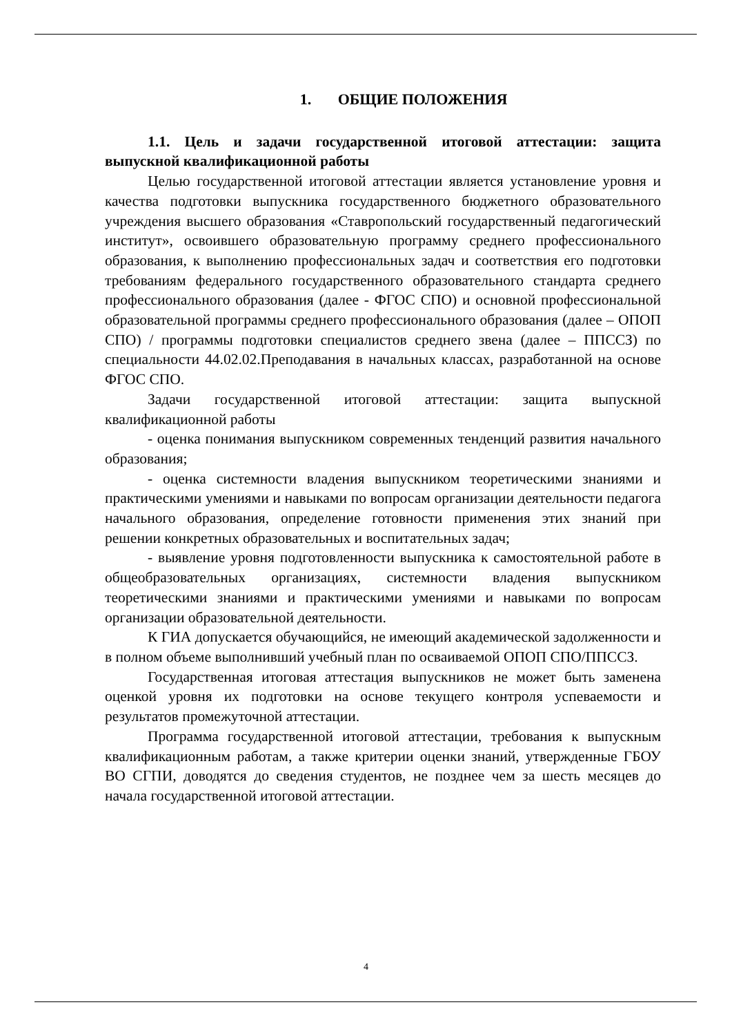1. ОБЩИЕ ПОЛОЖЕНИЯ
1.1. Цель и задачи государственной итоговой аттестации: защита выпускной квалификационной работы
Целью государственной итоговой аттестации является установление уровня и качества подготовки выпускника государственного бюджетного образовательного учреждения высшего образования «Ставропольский государственный педагогический институт», освоившего образовательную программу среднего профессионального образования, к выполнению профессиональных задач и соответствия его подготовки требованиям федерального государственного образовательного стандарта среднего профессионального образования (далее - ФГОС СПО) и основной профессиональной образовательной программы среднего профессионального образования (далее – ОПОП СПО) / программы подготовки специалистов среднего звена (далее – ППССЗ) по специальности 44.02.02.Преподавания в начальных классах, разработанной на основе ФГОС СПО.
Задачи государственной итоговой аттестации: защита выпускной квалификационной работы
- оценка понимания выпускником современных тенденций развития начального образования;
- оценка системности владения выпускником теоретическими знаниями и практическими умениями и навыками по вопросам организации деятельности педагога начального образования, определение готовности применения этих знаний при решении конкретных образовательных и воспитательных задач;
- выявление уровня подготовленности выпускника к самостоятельной работе в общеобразовательных организациях, системности владения выпускником теоретическими знаниями и практическими умениями и навыками по вопросам организации образовательной деятельности.
К ГИА допускается обучающийся, не имеющий академической задолженности и в полном объеме выполнивший учебный план по осваиваемой ОПОП СПО/ППССЗ.
Государственная итоговая аттестация выпускников не может быть заменена оценкой уровня их подготовки на основе текущего контроля успеваемости и результатов промежуточной аттестации.
Программа государственной итоговой аттестации, требования к выпускным квалификационным работам, а также критерии оценки знаний, утвержденные ГБОУ ВО СГПИ, доводятся до сведения студентов, не позднее чем за шесть месяцев до начала государственной итоговой аттестации.
4